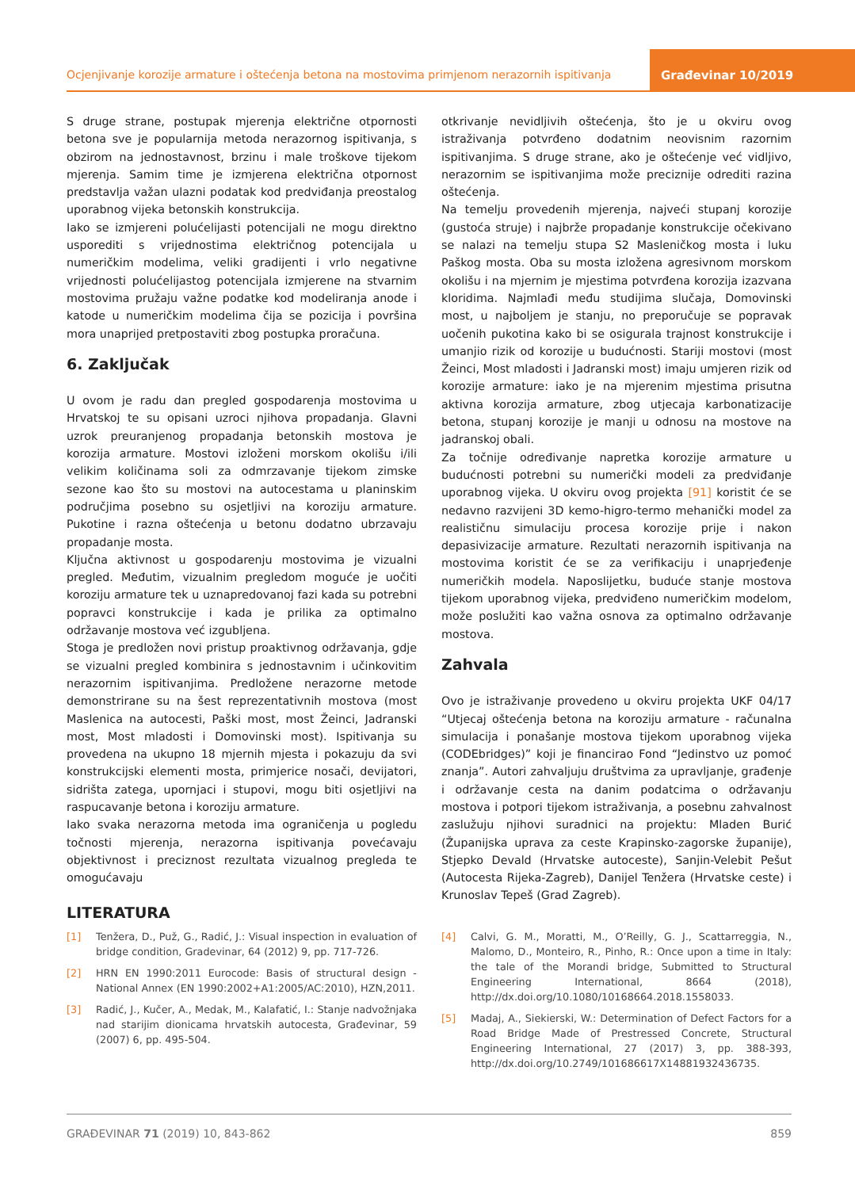Ocjenjivanje korozije armature i oštećenja betona na mostovima primjenom nerazornih ispitivanja
Građevinar 10/2019
S druge strane, postupak mjerenja električne otpornosti betona sve je popularnija metoda nerazornog ispitivanja, s obzirom na jednostavnost, brzinu i male troškove tijekom mjerenja. Samim time je izmjerena električna otpornost predstavlja važan ulazni podatak kod predviđanja preostalog uporabnog vijeka betonskih konstrukcija.
Iako se izmjereni polućelijasti potencijali ne mogu direktno usporediti s vrijednostima električnog potencijala u numeričkim modelima, veliki gradijenti i vrlo negativne vrijednosti polućelijastog potencijala izmjerene na stvarnim mostovima pružaju važne podatke kod modeliranja anode i katode u numeričkim modelima čija se pozicija i površina mora unaprijed pretpostaviti zbog postupka proračuna.
6. Zaključak
U ovom je radu dan pregled gospodarenja mostovima u Hrvatskoj te su opisani uzroci njihova propadanja. Glavni uzrok preuranjenog propadanja betonskih mostova je korozija armature. Mostovi izloženi morskom okolišu i/ili velikim količinama soli za odmrzavanje tijekom zimske sezone kao što su mostovi na autocestama u planinskim područjima posebno su osjetljivi na koroziju armature. Pukotine i razna oštećenja u betonu dodatno ubrzavaju propadanje mosta.
Ključna aktivnost u gospodarenju mostovima je vizualni pregled. Međutim, vizualnim pregledom moguće je uočiti koroziju armature tek u uznapredovanoj fazi kada su potrebni popravci konstrukcije i kada je prilika za optimalno održavanje mostova već izgubljena.
Stoga je predložen novi pristup proaktivnog održavanja, gdje se vizualni pregled kombinira s jednostavnim i učinkovitim nerazornim ispitivanjima. Predložene nerazorne metode demonstrirane su na šest reprezentativnih mostova (most Maslenica na autocesti, Paški most, most Žeinci, Jadranski most, Most mladosti i Domovinski most). Ispitivanja su provedena na ukupno 18 mjernih mjesta i pokazuju da svi konstrukcijski elementi mosta, primjerice nosači, devijatori, sidrišta zatega, upornjaci i stupovi, mogu biti osjetljivi na raspucavanje betona i koroziju armature.
Iako svaka nerazorna metoda ima ograničenja u pogledu točnosti mjerenja, nerazorna ispitivanja povećavaju objektivnost i preciznost rezultata vizualnog pregleda te omogućavaju
otkrivanje nevidljivih oštećenja, što je u okviru ovog istraživanja potvrđeno dodatnim neovisnim razornim ispitivanjima. S druge strane, ako je oštećenje već vidljivo, nerazornim se ispitivanjima može preciznije odrediti razina oštećenja.
Na temelju provedenih mjerenja, najveći stupanj korozije (gustoća struje) i najbrže propadanje konstrukcije očekivano se nalazi na temelju stupa S2 Masleničkog mosta i luku Paškog mosta. Oba su mosta izložena agresivnom morskom okolišu i na mjernim je mjestima potvrđena korozija izazvana kloridima. Najmlađi među studijima slučaja, Domovinski most, u najboljem je stanju, no preporučuje se popravak uočenih pukotina kako bi se osigurala trajnost konstrukcije i umanjio rizik od korozije u budućnosti. Stariji mostovi (most Žeinci, Most mladosti i Jadranski most) imaju umjeren rizik od korozije armature: iako je na mjerenim mjestima prisutna aktivna korozija armature, zbog utjecaja karbonatizacije betona, stupanj korozije je manji u odnosu na mostove na jadranskoj obali.
Za točnije određivanje napretka korozije armature u budućnosti potrebni su numerički modeli za predviđanje uporabnog vijeka. U okviru ovog projekta [91] koristit će se nedavno razvijeni 3D kemo-higro-termo mehanički model za realističnu simulaciju procesa korozije prije i nakon depasivizacije armature. Rezultati nerazornih ispitivanja na mostovima koristit će se za verifikaciju i unaprjeđenje numeričkih modela. Naposlijetku, buduće stanje mostova tijekom uporabnog vijeka, predviđeno numeričkim modelom, može poslužiti kao važna osnova za optimalno održavanje mostova.
Zahvala
Ovo je istraživanje provedeno u okviru projekta UKF 04/17 “Utjecaj oštećenja betona na koroziju armature - računalna simulacija i ponašanje mostova tijekom uporabnog vijeka (CODEbridges)” koji je financirao Fond “Jedinstvo uz pomoć znanja”. Autori zahvaljuju društvima za upravljanje, građenje i održavanje cesta na danim podatcima o održavanju mostova i potpori tijekom istraživanja, a posebnu zahvalnost zaslužuju njihovi suradnici na projektu: Mladen Burić (Županijska uprava za ceste Krapinsko-zagorske županije), Stjepko Devald (Hrvatske autoceste), Sanjin-Velebit Pešut (Autocesta Rijeka-Zagreb), Danijel Tenžera (Hrvatske ceste) i Krunoslav Tepeš (Grad Zagreb).
LITERATURA
[1] Tenžera, D., Puž, G., Radić, J.: Visual inspection in evaluation of bridge condition, Gradevinar, 64 (2012) 9, pp. 717-726.
[2] HRN EN 1990:2011 Eurocode: Basis of structural design - National Annex (EN 1990:2002+A1:2005/AC:2010), HZN,2011.
[3] Radić, J., Kučer, A., Medak, M., Kalafatić, I.: Stanje nadvožnjaka nad starijim dionicama hrvatskih autocesta, Građevinar, 59 (2007) 6, pp. 495-504.
[4] Calvi, G. M., Moratti, M., O’Reilly, G. J., Scattarreggia, N., Malomo, D., Monteiro, R., Pinho, R.: Once upon a time in Italy: the tale of the Morandi bridge, Submitted to Structural Engineering International, 8664 (2018), http://dx.doi.org/10.1080/10168664.2018.1558033.
[5] Madaj, A., Siekierski, W.: Determination of Defect Factors for a Road Bridge Made of Prestressed Concrete, Structural Engineering International, 27 (2017) 3, pp. 388-393, http://dx.doi.org/10.2749/101686617X14881932436735.
GRAĐEVINAR 71 (2019) 10, 843-862 859